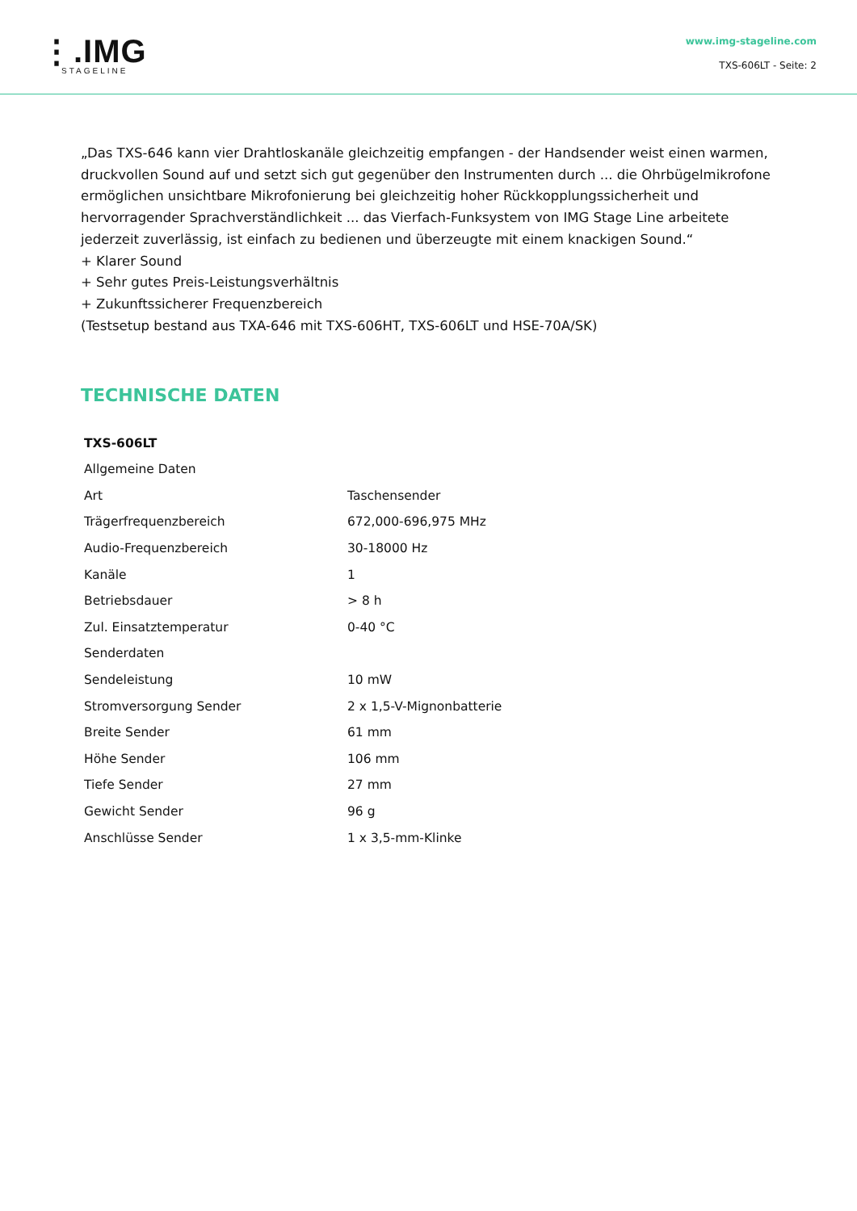⋮.IMG
STAGELINE
www.img-stageline.com
TXS-606LT - Seite: 2
„Das TXS-646 kann vier Drahtloskanäle gleichzeitig empfangen - der Handsender weist einen warmen, druckvollen Sound auf und setzt sich gut gegenüber den Instrumenten durch ... die Ohrbügelmikrofone ermöglichen unsichtbare Mikrofonierung bei gleichzeitig hoher Rückkopplungssicherheit und hervorragender Sprachverständlichkeit ... das Vierfach-Funksystem von IMG Stage Line arbeitete jederzeit zuverlässig, ist einfach zu bedienen und überzeugte mit einem knackigen Sound.“
+ Klarer Sound
+ Sehr gutes Preis-Leistungsverhältnis
+ Zukunftssicherer Frequenzbereich
(Testsetup bestand aus TXA-646 mit TXS-606HT, TXS-606LT und HSE-70A/SK)
TECHNISCHE DATEN
| TXS-606LT | |
| Allgemeine Daten | |
| Art | Taschensender |
| Trägerfrequenzbereich | 672,000-696,975 MHz |
| Audio-Frequenzbereich | 30-18000 Hz |
| Kanäle | 1 |
| Betriebsdauer | > 8 h |
| Zul. Einsatztemperatur | 0-40 °C |
| Senderdaten | |
| Sendeleistung | 10 mW |
| Stromversorgung Sender | 2 x 1,5-V-Mignonbatterie |
| Breite Sender | 61 mm |
| Höhe Sender | 106 mm |
| Tiefe Sender | 27 mm |
| Gewicht Sender | 96 g |
| Anschlüsse Sender | 1 x 3,5-mm-Klinke |